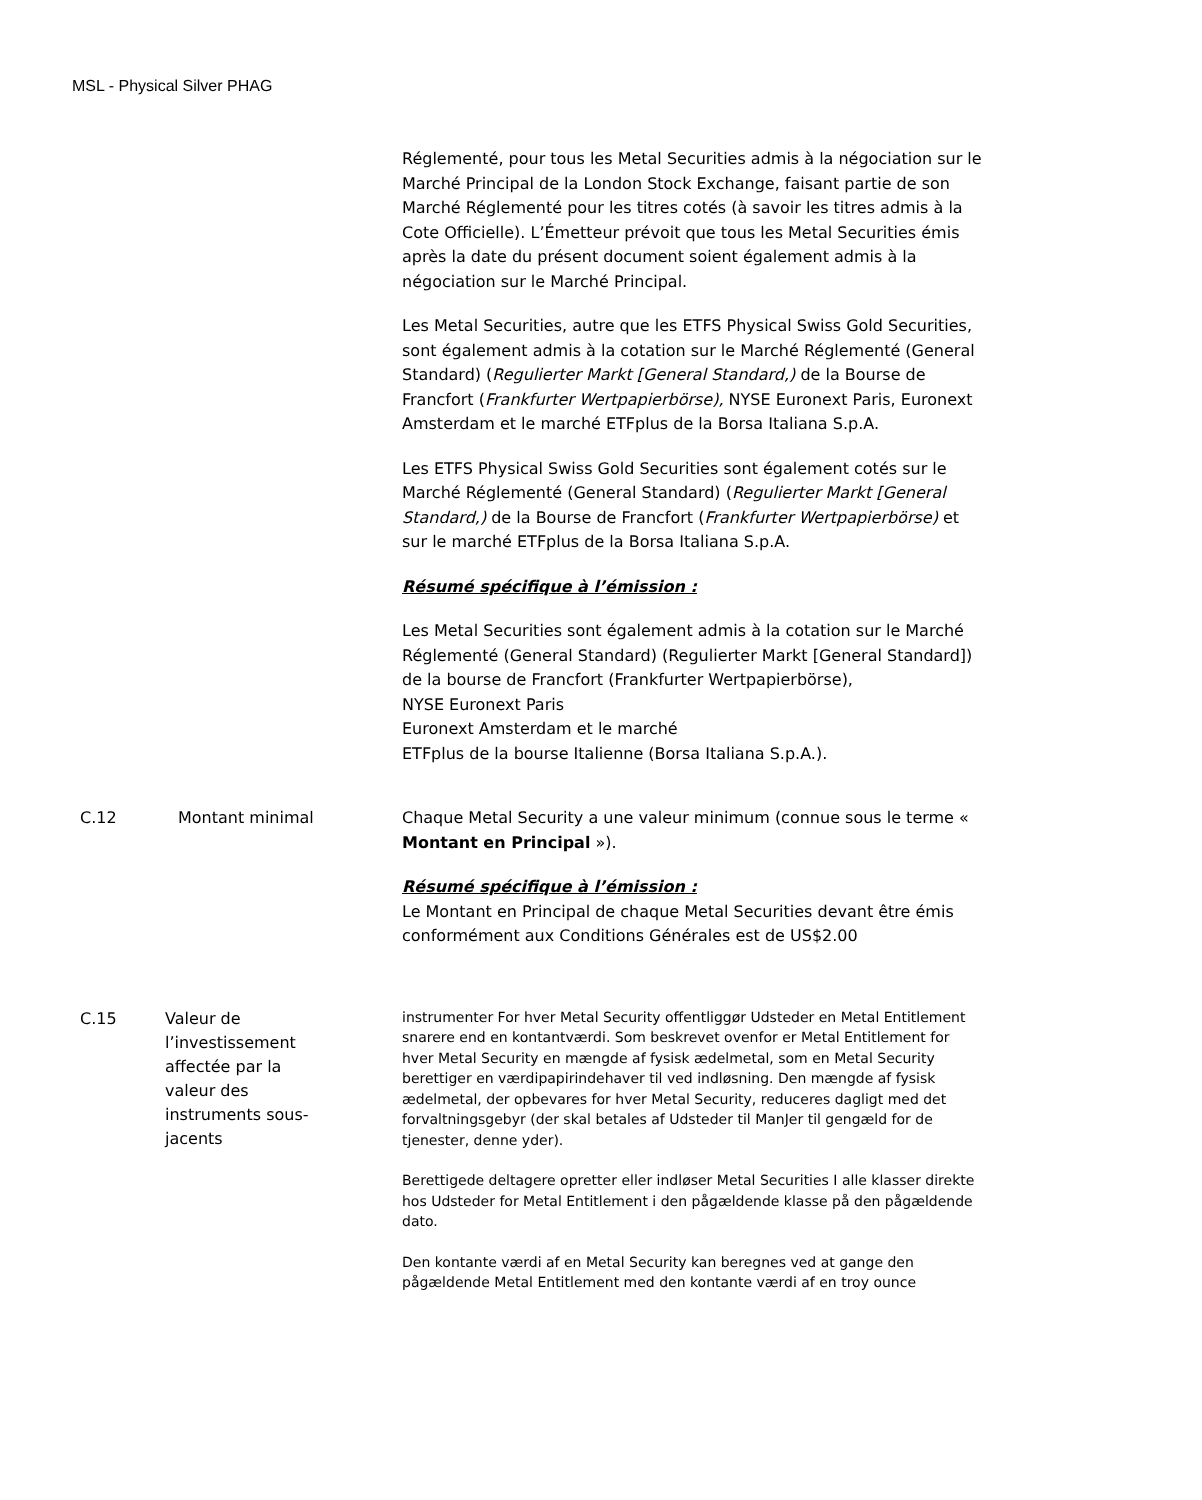MSL - Physical Silver PHAG
Réglementé, pour tous les Metal Securities admis à la négociation sur le Marché Principal de la London Stock Exchange, faisant partie de son Marché Réglementé pour les titres cotés (à savoir les titres admis à la Cote Officielle). L’Émetteur prévoit que tous les Metal Securities émis après la date du présent document soient également admis à la négociation sur le Marché Principal.
Les Metal Securities, autre que les ETFS Physical Swiss Gold Securities, sont également admis à la cotation sur le Marché Réglementé (General Standard) (Regulierter Markt [General Standard,) de la Bourse de Francfort (Frankfurter Wertpapierbörse), NYSE Euronext Paris, Euronext Amsterdam et le marché ETFplus de la Borsa Italiana S.p.A.
Les ETFS Physical Swiss Gold Securities sont également cotés sur le Marché Réglementé (General Standard) (Regulierter Markt [General Standard,) de la Bourse de Francfort (Frankfurter Wertpapierbörse) et sur le marché ETFplus de la Borsa Italiana S.p.A.
Résumé spécifique à l’émission :
Les Metal Securities sont également admis à la cotation sur le Marché Réglementé (General Standard) (Regulierter Markt [General Standard]) de la bourse de Francfort (Frankfurter Wertpapierbörse),
NYSE Euronext Paris
Euronext Amsterdam et le marché
ETFplus de la bourse Italienne (Borsa Italiana S.p.A.).
C.12 Montant minimal
Chaque Metal Security a une valeur minimum (connue sous le terme « Montant en Principal »).
Résumé spécifique à l’émission :
Le Montant en Principal de chaque Metal Securities devant être émis conformément aux Conditions Générales est de US$2.00
C.15 Valeur de l’investissement affectée par la valeur des instruments sous-jacents
instrumenter For hver Metal Security offentliggør Udsteder en Metal Entitlement snarere end en kontantværdi. Som beskrevet ovenfor er Metal Entitlement for hver Metal Security en mængde af fysisk ædelmetal, som en Metal Security berettiger en værdipapirindehaver til ved indløsning. Den mængde af fysisk ædelmetal, der opbevares for hver Metal Security, reduceres dagligt med det forvaltningsgebyr (der skal betales af Udsteder til ManJer til gengæld for de tjenester, denne yder).
Berettigede deltagere opretter eller indløser Metal Securities I alle klasser direkte hos Udsteder for Metal Entitlement i den pågældende klasse på den pågældende dato.
Den kontante værdi af en Metal Security kan beregnes ved at gange den pågældende Metal Entitlement med den kontante værdi af en troy ounce